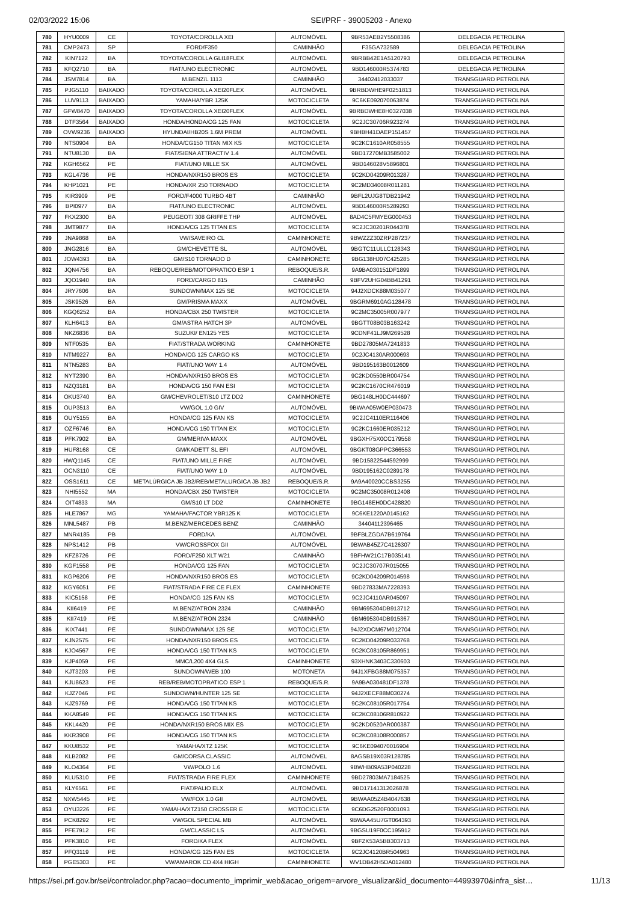02/03/2022 15:06 SEI/PRF - 39005203 - Anexo
| 780 | HYU0009 | CE | TOYOTA/COROLLA XEI | AUTOMÓVEL | 9BR53AEB2Y5508386 | DELEGACIA PETROLINA |
| 781 | CMP2473 | SP | FORD/F350 | CAMINHÃO | F35GA732589 | DELEGACIA PETROLINA |
| 782 | KIN7122 | BA | TOYOTA/COROLLA GLI18FLEX | AUTOMÓVEL | 9BRBB42E1A5120793 | DELEGACIA PETROLINA |
| 783 | KFQ2710 | BA | FIAT/UNO ELECTRONIC | AUTOMÓVEL | 9BD146000R5374783 | DELEGACIA PETROLINA |
| 784 | JSM7814 | BA | M.BENZ/L 1113 | CAMINHÃO | 34402412033037 | TRANSGUARD PETROLINA |
| 785 | PJG5110 | BAIXADO | TOYOTA/COROLLA XEI20FLEX | AUTOMÓVEL | 9BRBDWHE9F0251813 | TRANSGUARD PETROLINA |
| 786 | LUV9113 | BAIXADO | YAMAHA/YBR 125K | MOTOCICLETA | 9C6KE092070063874 | TRANSGUARD PETROLINA |
| 787 | GFW8470 | BAIXADO | TOYOTA/COROLLA XEI20FLEX | AUTOMÓVEL | 9BRBDWHE8H0327038 | TRANSGUARD PETROLINA |
| 788 | DTF3564 | BAIXADO | HONDA/HONDA/CG 125 FAN | MOTOCICLETA | 9C2JC30706R923274 | TRANSGUARD PETROLINA |
| 789 | OVW9236 | BAIXADO | HYUNDAI/HB20S 1.6M PREM | AUTOMÓVEL | 9BHBH41DAEP151457 | TRANSGUARD PETROLINA |
| 790 | NTS0904 | BA | HONDA/CG150 TITAN MIX KS | MOTOCICLETA | 9C2KC1610AR058555 | TRANSGUARD PETROLINA |
| 791 | NTU8130 | BA | FIAT/SIENA ATTRACTIV 1.4 | AUTOMÓVEL | 9BD17270MB3585002 | TRANSGUARD PETROLINA |
| 792 | KGH6562 | PE | FIAT/UNO MILLE SX | AUTOMÓVEL | 9BD146028V5896801 | TRANSGUARD PETROLINA |
| 793 | KGL4736 | PE | HONDA/NXR150 BROS ES | MOTOCICLETA | 9C2KD04209R013287 | TRANSGUARD PETROLINA |
| 794 | KHP1021 | PE | HONDA/XR 250 TORNADO | MOTOCICLETA | 9C2MD34008R011281 | TRANSGUARD PETROLINA |
| 795 | KIR3909 | PE | FORD/F4000 TURBO 4BT | CAMINHÃO | 9BFL2UJG8TDB21942 | TRANSGUARD PETROLINA |
| 796 | BPI0977 | BA | FIAT/UNO ELECTRONIC | AUTOMÓVEL | 9BD146000R5289293 | TRANSGUARD PETROLINA |
| 797 | FKX2300 | BA | PEUGEOT/ 308 GRIFFE THP | AUTOMÓVEL | 8AD4C5FMYEG000453 | TRANSGUARD PETROLINA |
| 798 | JMT9877 | BA | HONDA/CG 125 TITAN ES | MOTOCICLETA | 9C2JC30201R044378 | TRANSGUARD PETROLINA |
| 799 | JNA9868 | BA | VW/SAVEIRO CL | CAMINHONETE | 9BWZZZ30ZRP287237 | TRANSGUARD PETROLINA |
| 800 | JNG2816 | BA | GM/CHEVETTE SL | AUTOMÓVEL | 9BGTC11ULLC128343 | TRANSGUARD PETROLINA |
| 801 | JOW4393 | BA | GM/S10 TORNADO D | CAMINHONETE | 9BG138HJ07C425285 | TRANSGUARD PETROLINA |
| 802 | JQN4756 | BA | REBOQUE/REB/MOTOPRATICO ESP 1 | REBOQUE/S.R. | 9A9BA030151DF1899 | TRANSGUARD PETROLINA |
| 803 | JQO1940 | BA | FORD/CARGO 815 | CAMINHÃO | 9BFV2UHG04BB41291 | TRANSGUARD PETROLINA |
| 804 | JRY7606 | BA | SUNDOWN/MAX 125 SE | MOTOCICLETA | 94J2XDCK88M035077 | TRANSGUARD PETROLINA |
| 805 | JSK9526 | BA | GM/PRISMA MAXX | AUTOMÓVEL | 9BGRM6910AG128478 | TRANSGUARD PETROLINA |
| 806 | KGQ6252 | BA | HONDA/CBX 250 TWISTER | MOTOCICLETA | 9C2MC35005R007977 | TRANSGUARD PETROLINA |
| 807 | KLH6413 | BA | GM/ASTRA HATCH 3P | AUTOMÓVEL | 9BGTT08B03B163242 | TRANSGUARD PETROLINA |
| 808 | NKZ6836 | BA | SUZUKI/ EN125 YES | MOTOCICLETA | 9CDNF41LJ9M269528 | TRANSGUARD PETROLINA |
| 809 | NTF0535 | BA | FIAT/STRADA WORKING | CAMINHONETE | 9BD27805MA7241833 | TRANSGUARD PETROLINA |
| 810 | NTM9227 | BA | HONDA/CG 125 CARGO KS | MOTOCICLETA | 9C2JC4130AR000693 | TRANSGUARD PETROLINA |
| 811 | NTN5283 | BA | FIAT/UNO WAY 1.4 | AUTOMÓVEL | 9BD195163B0012609 | TRANSGUARD PETROLINA |
| 812 | NYT2390 | BA | HONDA/NXR150 BROS ES | MOTOCICLETA | 9C2KD0550BR004754 | TRANSGUARD PETROLINA |
| 813 | NZQ3181 | BA | HONDA/CG 150 FAN ESI | MOTOCICLETA | 9C2KC1670CR476019 | TRANSGUARD PETROLINA |
| 814 | OKU3740 | BA | GM/CHEVROLET/S10 LTZ DD2 | CAMINHONETE | 9BG148LH0DC444697 | TRANSGUARD PETROLINA |
| 815 | OUP3513 | BA | VW/GOL 1.0 GIV | AUTOMÓVEL | 9BWAA05W0EP030473 | TRANSGUARD PETROLINA |
| 816 | OUY5155 | BA | HONDA/CG 125 FAN KS | MOTOCICLETA | 9C2JC4110ER116406 | TRANSGUARD PETROLINA |
| 817 | OZF6746 | BA | HONDA/CG 150 TITAN EX | MOTOCICLETA | 9C2KC1660ER035212 | TRANSGUARD PETROLINA |
| 818 | PFK7902 | BA | GM/MERIVA MAXX | AUTOMÓVEL | 9BGXH75X0CC179558 | TRANSGUARD PETROLINA |
| 819 | HUF8168 | CE | GM/KADETT SL EFI | AUTOMÓVEL | 9BGKT08GPPC366553 | TRANSGUARD PETROLINA |
| 820 | HWQ1145 | CE | FIAT/UNO MILLE FIRE | AUTOMÓVEL | 9BD15822544592999 | TRANSGUARD PETROLINA |
| 821 | OCN3110 | CE | FIAT/UNO WAY 1.0 | AUTOMÓVEL | 9BD195162C0289178 | TRANSGUARD PETROLINA |
| 822 | OSS1611 | CE | METALÚRGICA JB JB2/REB/METALURGICA JB JB2 | REBOQUE/S.R. | 9A9A40020CCBS3255 | TRANSGUARD PETROLINA |
| 823 | NHI5552 | MA | HONDA/CBX 250 TWISTER | MOTOCICLETA | 9C2MC35008R012408 | TRANSGUARD PETROLINA |
| 824 | OIT4833 | MA | GM/S10 LT DD2 | CAMINHONETE | 9BG148EH0DC428820 | TRANSGUARD PETROLINA |
| 825 | HLE7867 | MG | YAMAHA/FACTOR YBR125 K | MOTOCICLETA | 9C6KE1220A0145162 | TRANSGUARD PETROLINA |
| 826 | MNL5487 | PB | M.BENZ/MERCEDES BENZ | CAMINHÃO | 34404112396465 | TRANSGUARD PETROLINA |
| 827 | MNR4185 | PB | FORD/KA | AUTOMÓVEL | 9BFBLZGDA7B619764 | TRANSGUARD PETROLINA |
| 828 | NPS1412 | PB | VW/CROSSFOX GII | AUTOMÓVEL | 9BWAB45Z7C4126307 | TRANSGUARD PETROLINA |
| 829 | KFZ8726 | PE | FORD/F250 XLT W21 | CAMINHÃO | 9BFHW21C17B035141 | TRANSGUARD PETROLINA |
| 830 | KGF1558 | PE | HONDA/CG 125 FAN | MOTOCICLETA | 9C2JC30707R015055 | TRANSGUARD PETROLINA |
| 831 | KGP6206 | PE | HONDA/NXR150 BROS ES | MOTOCICLETA | 9C2KD04209R014598 | TRANSGUARD PETROLINA |
| 832 | KGY6051 | PE | FIAT/STRADA FIRE CE FLEX | CAMINHONETE | 9BD27833MA7228393 | TRANSGUARD PETROLINA |
| 833 | KIC5158 | PE | HONDA/CG 125 FAN KS | MOTOCICLETA | 9C2JC4110AR045097 | TRANSGUARD PETROLINA |
| 834 | KII6419 | PE | M.BENZ/ATRON 2324 | CAMINHÃO | 9BM695304DB913712 | TRANSGUARD PETROLINA |
| 835 | KII7419 | PE | M.BENZ/ATRON 2324 | CAMINHÃO | 9BM695304DB915367 | TRANSGUARD PETROLINA |
| 836 | KIX7441 | PE | SUNDOWN/MAX 125 SE | MOTOCICLETA | 94J2XDCM67M012704 | TRANSGUARD PETROLINA |
| 837 | KJN2575 | PE | HONDA/NXR150 BROS ES | MOTOCICLETA | 9C2KD04209R033768 | TRANSGUARD PETROLINA |
| 838 | KJO4567 | PE | HONDA/CG 150 TITAN KS | MOTOCICLETA | 9C2KC08105R869951 | TRANSGUARD PETROLINA |
| 839 | KJP4059 | PE | MMC/L200 4X4 GLS | CAMINHONETE | 93XHNK3403C330603 | TRANSGUARD PETROLINA |
| 840 | KJT3203 | PE | SUNDOWN/WEB 100 | MOTONETA | 94J1XFBG88M075357 | TRANSGUARD PETROLINA |
| 841 | KJU8623 | PE | REB/REB/MOTOPRATICO ESP 1 | REBOQUE/S.R. | 9A9BA030481DF1378 | TRANSGUARD PETROLINA |
| 842 | KJZ7046 | PE | SUNDOWN/HUNTER 125 SE | MOTOCICLETA | 94J2XECF88M030274 | TRANSGUARD PETROLINA |
| 843 | KJZ9769 | PE | HONDA/CG 150 TITAN KS | MOTOCICLETA | 9C2KC08105R017754 | TRANSGUARD PETROLINA |
| 844 | KKA8549 | PE | HONDA/CG 150 TITAN KS | MOTOCICLETA | 9C2KC08106R810922 | TRANSGUARD PETROLINA |
| 845 | KKL4420 | PE | HONDA/NXR150 BROS MIX ES | MOTOCICLETA | 9C2KD0520AR000387 | TRANSGUARD PETROLINA |
| 846 | KKR3908 | PE | HONDA/CG 150 TITAN KS | MOTOCICLETA | 9C2KC08108R000857 | TRANSGUARD PETROLINA |
| 847 | KKU8532 | PE | YAMAHA/XTZ 125K | MOTOCICLETA | 9C6KE094070016904 | TRANSGUARD PETROLINA |
| 848 | KLB2082 | PE | GM/CORSA CLASSIC | AUTOMÓVEL | 8AGSB19X03R128785 | TRANSGUARD PETROLINA |
| 849 | KLO4364 | PE | VW/POLO 1.6 | AUTOMÓVEL | 9BWHB09A53P040228 | TRANSGUARD PETROLINA |
| 850 | KLU5310 | PE | FIAT/STRADA FIRE FLEX | CAMINHONETE | 9BD27803MA7184525 | TRANSGUARD PETROLINA |
| 851 | KLY6561 | PE | FIAT/PALIO ELX | AUTOMÓVEL | 9BD17141312026878 | TRANSGUARD PETROLINA |
| 852 | NXW5445 | PE | VW/FOX 1.0 GII | AUTOMÓVEL | 9BWAA05Z4B4047638 | TRANSGUARD PETROLINA |
| 853 | OYU3226 | PE | YAMAHA/XTZ150 CROSSER E | MOTOCICLETA | 9C6DG2520F0001093 | TRANSGUARD PETROLINA |
| 854 | PCK8292 | PE | VW/GOL SPECIAL MB | AUTOMÓVEL | 9BWAA45U7GT064393 | TRANSGUARD PETROLINA |
| 855 | PFE7912 | PE | GM/CLASSIC LS | AUTOMÓVEL | 9BGSU19F0CC195912 | TRANSGUARD PETROLINA |
| 856 | PFK3810 | PE | FORD/KA FLEX | AUTOMÓVEL | 9BFZK53A5BB303713 | TRANSGUARD PETROLINA |
| 857 | PFQ3119 | PE | HONDA/CG 125 FAN ES | MOTOCICLETA | 9C2JC4120BR504963 | TRANSGUARD PETROLINA |
| 858 | PGE5303 | PE | VW/AMAROK CD 4X4 HIGH | CAMINHONETE | WV1DB42H5DA012480 | TRANSGUARD PETROLINA |
https://sei.prf.gov.br/sei/controlador.php?acao=documento_imprimir_web&acao_origem=arvore_visualizar&id_documento=44993970&infra_sist… 11/13